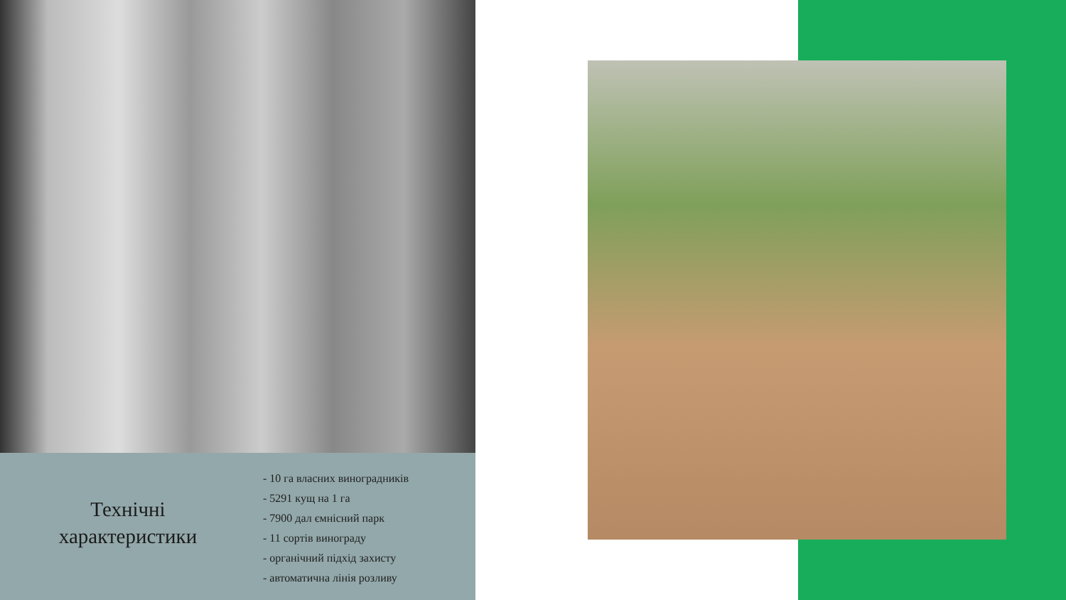Технічні
характеристики
- 10 га власних виноградників
- 5291 кущ на 1 га
- 7900 дал ємнісний парк
- 11 сортів винограду
- органічний підхід захисту
- автоматична лінія розливу